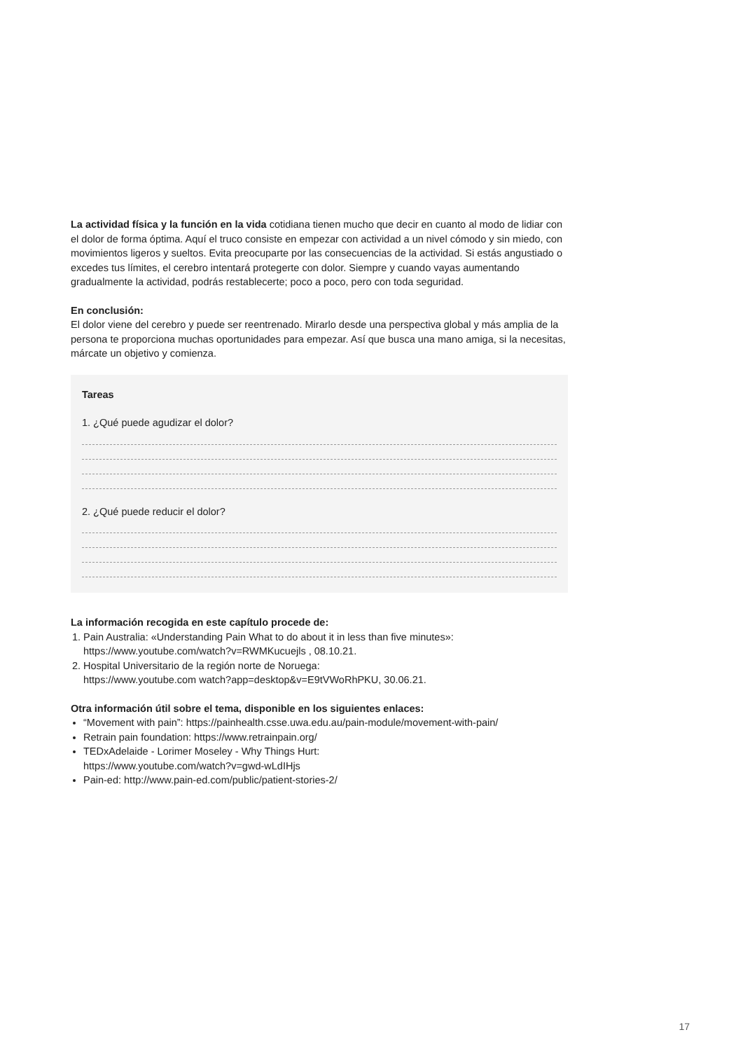La actividad física y la función en la vida cotidiana tienen mucho que decir en cuanto al modo de lidiar con el dolor de forma óptima. Aquí el truco consiste en empezar con actividad a un nivel cómodo y sin miedo, con movimientos ligeros y sueltos. Evita preocuparte por las consecuencias de la actividad. Si estás angustiado o excedes tus límites, el cerebro intentará protegerte con dolor. Siempre y cuando vayas aumentando gradualmente la actividad, podrás restablecerte; poco a poco, pero con toda seguridad.
En conclusión:
El dolor viene del cerebro y puede ser reentrenado. Mirarlo desde una perspectiva global y más amplia de la persona te proporciona muchas oportunidades para empezar. Así que busca una mano amiga, si la necesitas, márcate un objetivo y comienza.
Tareas
1. ¿Qué puede agudizar el dolor?
2. ¿Qué puede reducir el dolor?
La información recogida en este capítulo procede de:
1. Pain Australia: «Understanding Pain What to do about it in less than five minutes»:
https://www.youtube.com/watch?v=RWMKucuejls , 08.10.21.
2. Hospital Universitario de la región norte de Noruega:
https://www.youtube.com watch?app=desktop&v=E9tVWoRhPKU, 30.06.21.
Otra información útil sobre el tema, disponible en los siguientes enlaces:
“Movement with pain”: https://painhealth.csse.uwa.edu.au/pain-module/movement-with-pain/
Retrain pain foundation: https://www.retrainpain.org/
TEDxAdelaide - Lorimer Moseley - Why Things Hurt:
https://www.youtube.com/watch?v=gwd-wLdIHjs
Pain-ed: http://www.pain-ed.com/public/patient-stories-2/
17